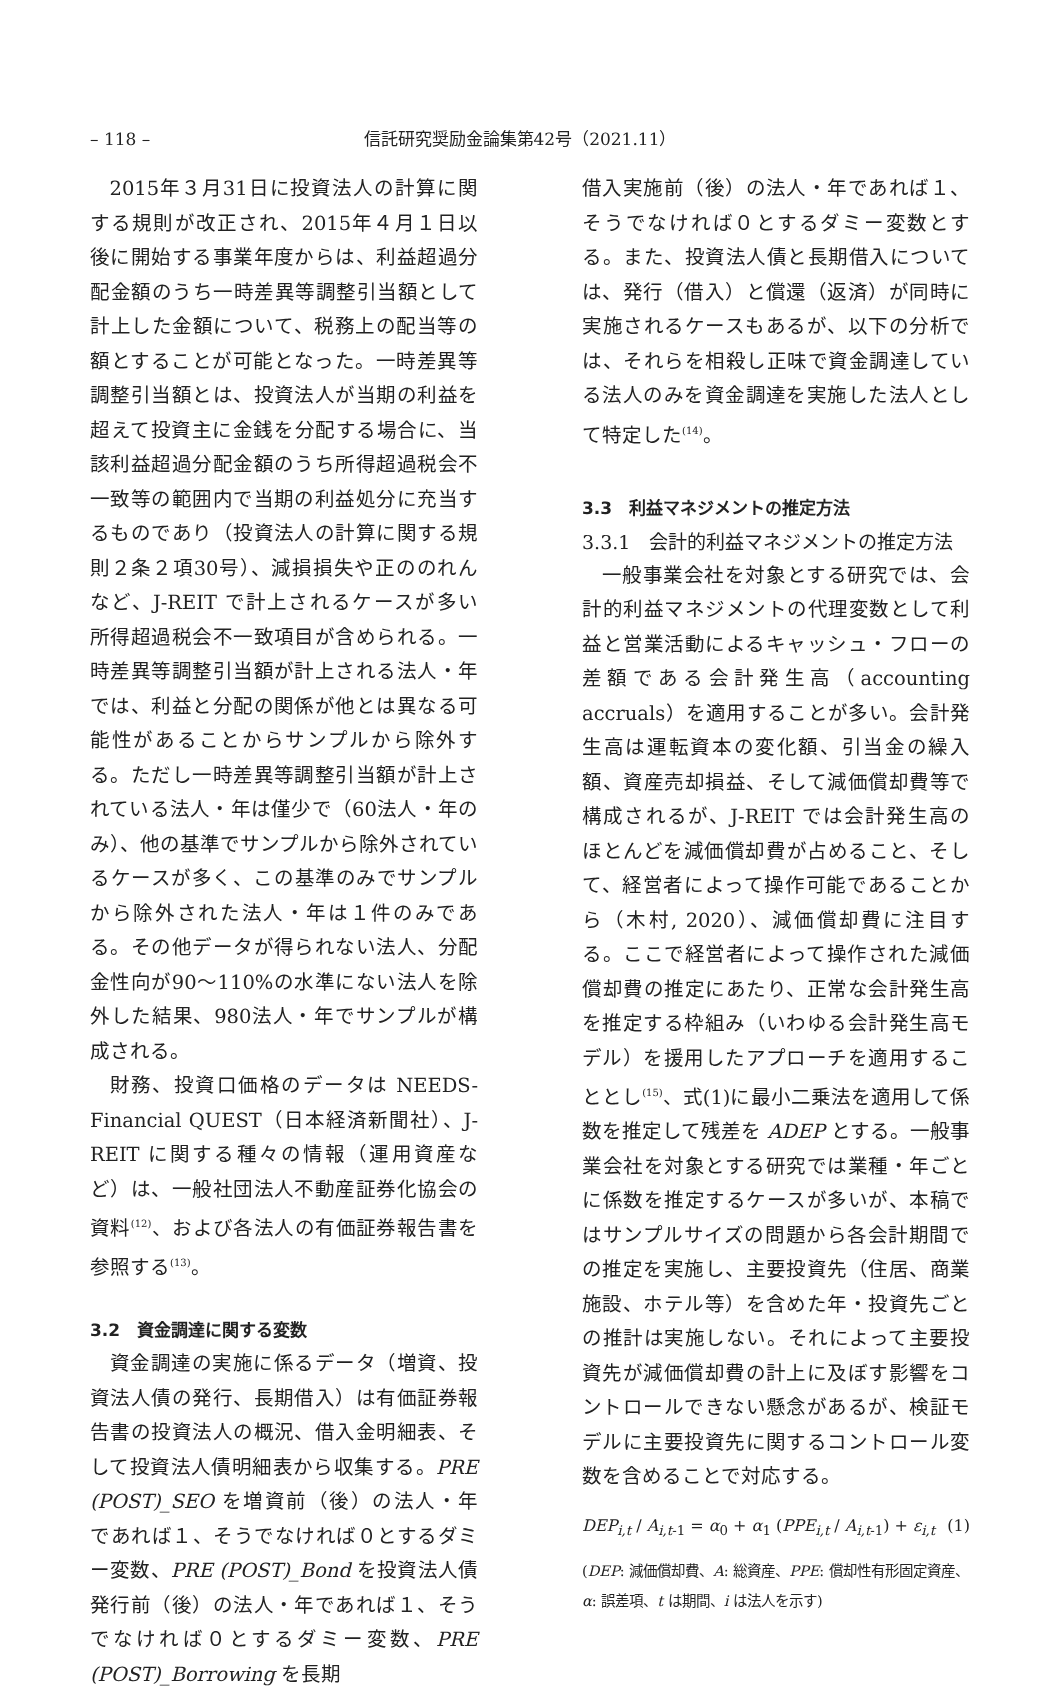– 118 – 信託研究奨励金論集第42号（2021.11）
2015年３月31日に投資法人の計算に関する規則が改正され、2015年４月１日以後に開始する事業年度からは、利益超過分配金額のうち一時差異等調整引当額として計上した金額について、税務上の配当等の額とすることが可能となった。一時差異等調整引当額とは、投資法人が当期の利益を超えて投資主に金銭を分配する場合に、当該利益超過分配金額のうち所得超過税会不一致等の範囲内で当期の利益処分に充当するものであり（投資法人の計算に関する規則２条２項30号）、減損損失や正ののれんなど、J-REIT で計上されるケースが多い所得超過税会不一致項目が含められる。一時差異等調整引当額が計上される法人・年では、利益と分配の関係が他とは異なる可能性があることからサンプルから除外する。ただし一時差異等調整引当額が計上されている法人・年は僅少で（60法人・年のみ）、他の基準でサンプルから除外されているケースが多く、この基準のみでサンプルから除外された法人・年は１件のみである。その他データが得られない法人、分配金性向が90～110%の水準にない法人を除外した結果、980法人・年でサンプルが構成される。
財務、投資口価格のデータは NEEDS-Financial QUEST（日本経済新聞社）、J-REIT に関する種々の情報（運用資産など）は、一般社団法人不動産証券化協会の資料<sup>(12)</sup>、および各法人の有価証券報告書を参照する<sup>(13)</sup>。
3.2　資金調達に関する変数
資金調達の実施に係るデータ（増資、投資法人債の発行、長期借入）は有価証券報告書の投資法人の概況、借入金明細表、そして投資法人債明細表から収集する。PRE (POST)_SEO を増資前（後）の法人・年であれば１、そうでなければ０とするダミー変数、PRE (POST)_Bond を投資法人債発行前（後）の法人・年であれば１、そうでなければ０とするダミー変数、PRE (POST)_Borrowing を長期
借入実施前（後）の法人・年であれば１、そうでなければ０とするダミー変数とする。また、投資法人債と長期借入については、発行（借入）と償還（返済）が同時に実施されるケースもあるが、以下の分析では、それらを相殺し正味で資金調達している法人のみを資金調達を実施した法人として特定した<sup>(14)</sup>。
3.3　利益マネジメントの推定方法
3.3.1　会計的利益マネジメントの推定方法
一般事業会社を対象とする研究では、会計的利益マネジメントの代理変数として利益と営業活動によるキャッシュ・フローの差額である会計発生高（accounting accruals）を適用することが多い。会計発生高は運転資本の変化額、引当金の繰入額、資産売却損益、そして減価償却費等で構成されるが、J-REIT では会計発生高のほとんどを減価償却費が占めること、そして、経営者によって操作可能であることから（木村, 2020）、減価償却費に注目する。ここで経営者によって操作された減価償却費の推定にあたり、正常な会計発生高を推定する枠組み（いわゆる会計発生高モデル）を援用したアプローチを適用することとし<sup>(15)</sup>、式(1)に最小二乗法を適用して係数を推定して残差を ADEP とする。一般事業会社を対象とする研究では業種・年ごとに係数を推定するケースが多いが、本稿ではサンプルサイズの問題から各会計期間での推定を実施し、主要投資先（住居、商業施設、ホテル等）を含めた年・投資先ごとの推計は実施しない。それによって主要投資先が減価償却費の計上に及ぼす影響をコントロールできない懸念があるが、検証モデルに主要投資先に関するコントロール変数を含めることで対応する。
DEP<sub>i,t</sub> / A<sub>i,t</sub><sub>-1</sub> = α<sub>0</sub> + α<sub>1</sub> (PPE<sub>i,t</sub> / A<sub>i,t</sub><sub>-1</sub>) + ε<sub>i,t</sub> (1)
(DEP: 減価償却費、A: 総資産、PPE: 償却性有形固定資産、 α: 誤差項、t は期間、i は法人を示す)